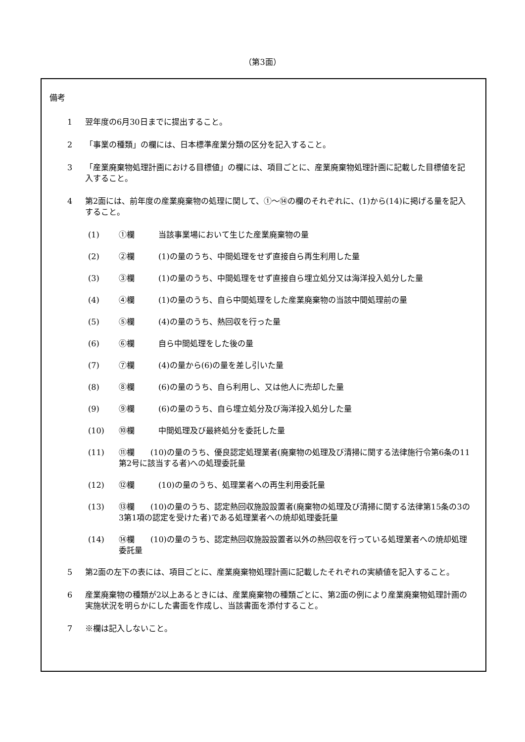（第3面）
備考
1 翌年度の6月30日までに提出すること。
2 「事業の種類」の欄には、日本標準産業分類の区分を記入すること。
3 「産業廃棄物処理計画における目標値」の欄には、項目ごとに、産業廃棄物処理計画に記載した目標値を記入すること。
4 第2面には、前年度の産業廃棄物の処理に関して、①～⑭の欄のそれぞれに、(1)から(14)に掲げる量を記入すること。
(1) ①欄 当該事業場において生じた産業廃棄物の量
(2) ②欄 (1)の量のうち、中間処理をせず直接自ら再生利用した量
(3) ③欄 (1)の量のうち、中間処理をせず直接自ら埋立処分又は海洋投入処分した量
(4) ④欄 (1)の量のうち、自ら中間処理をした産業廃棄物の当該中間処理前の量
(5) ⑤欄 (4)の量のうち、熱回収を行った量
(6) ⑥欄 自ら中間処理をした後の量
(7) ⑦欄 (4)の量から(6)の量を差し引いた量
(8) ⑧欄 (6)の量のうち、自ら利用し、又は他人に売却した量
(9) ⑨欄 (6)の量のうち、自ら埋立処分及び海洋投入処分した量
(10) ⑩欄 中間処理及び最終処分を委託した量
(11) ⑪欄　　(10)の量のうち、優良認定処理業者(廃棄物の処理及び清掃に関する法律施行令第6条の11第2号に該当する者)への処理委託量
(12) ⑫欄 (10)の量のうち、処理業者への再生利用委託量
(13) ⑬欄　　(10)の量のうち、認定熱回収施設設置者(廃棄物の処理及び清掃に関する法律第15条の3の3第1項の認定を受けた者)である処理業者への焼却処理委託量
(14) ⑭欄　　(10)の量のうち、認定熱回収施設設置者以外の熱回収を行っている処理業者への焼却処理委託量
5 第2面の左下の表には、項目ごとに、産業廃棄物処理計画に記載したそれぞれの実績値を記入すること。
6 産業廃棄物の種類が2以上あるときには、産業廃棄物の種類ごとに、第2面の例により産業廃棄物処理計画の実施状況を明らかにした書面を作成し、当該書面を添付すること。
7 ※欄は記入しないこと。